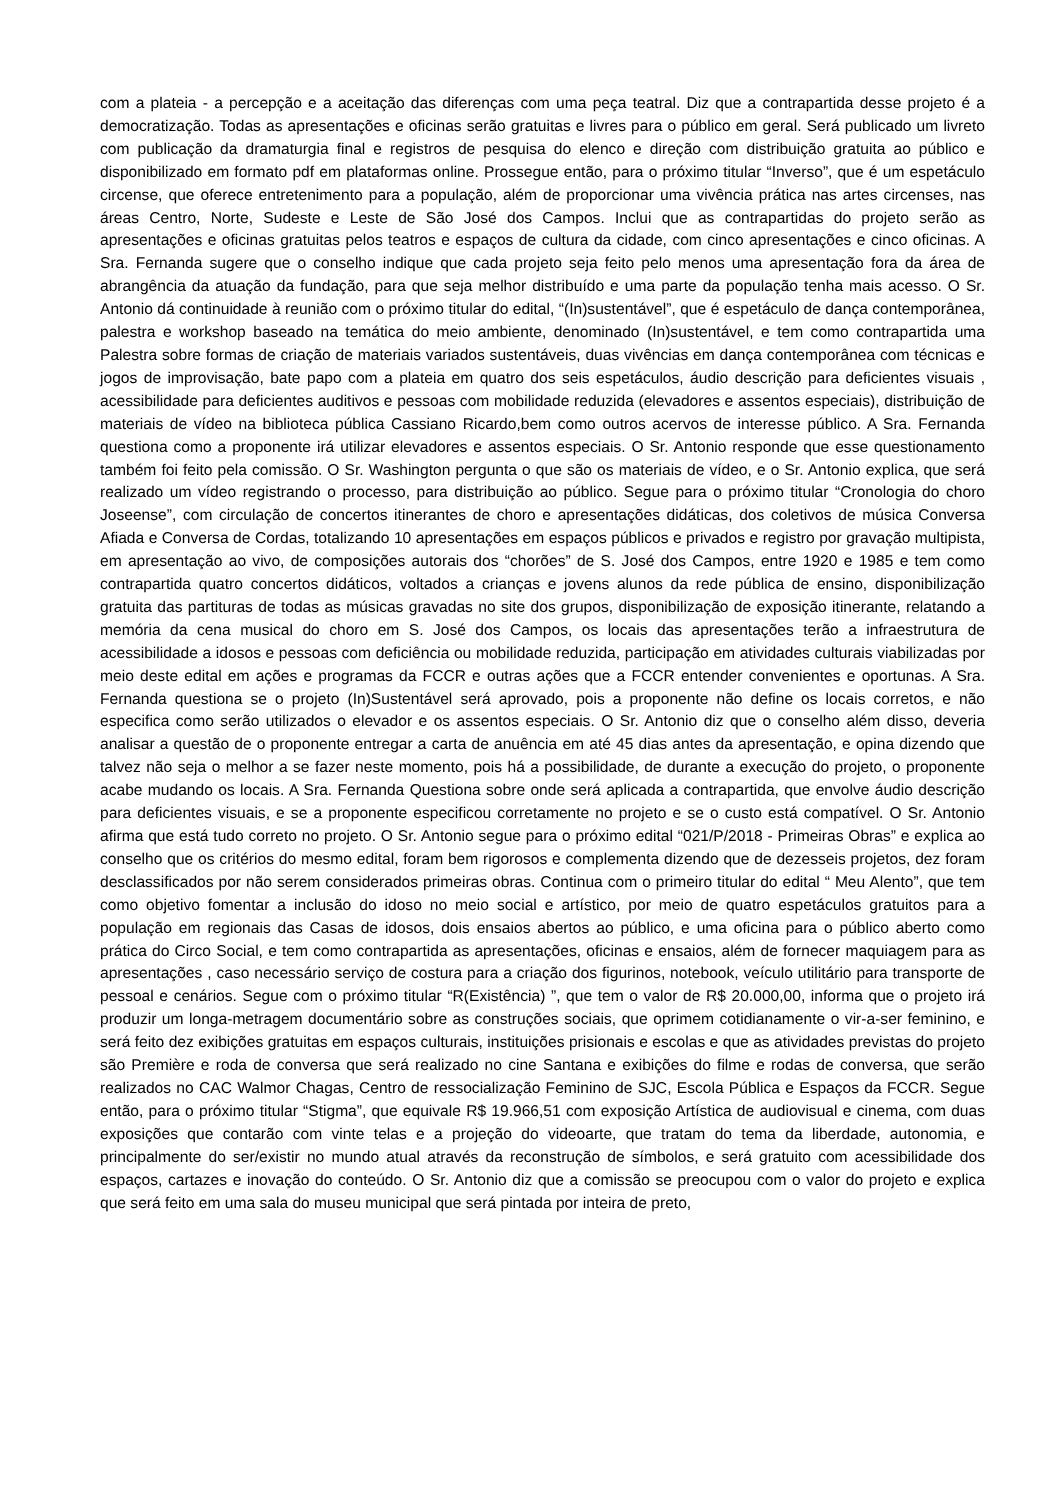com a plateia - a percepção e a aceitação das diferenças com uma peça teatral. Diz que a contrapartida desse projeto é a democratização. Todas as apresentações e oficinas serão gratuitas e livres para o público em geral. Será publicado um livreto com publicação da dramaturgia final e registros de pesquisa do elenco e direção com distribuição gratuita ao público e disponibilizado em formato pdf em plataformas online. Prossegue então, para o próximo titular “Inverso”, que é um espetáculo circense, que oferece entretenimento para a população, além de proporcionar uma vivência prática nas artes circenses, nas áreas Centro, Norte, Sudeste e Leste de São José dos Campos. Inclui que as contrapartidas do projeto serão as apresentações e oficinas gratuitas pelos teatros e espaços de cultura da cidade, com cinco apresentações e cinco oficinas. A Sra. Fernanda sugere que o conselho indique que cada projeto seja feito pelo menos uma apresentação fora da área de abrangência da atuação da fundação, para que seja melhor distribuído e uma parte da população tenha mais acesso. O Sr. Antonio dá continuidade à reunião com o próximo titular do edital, “(In)sustentável”, que é espetáculo de dança contemporânea, palestra e workshop baseado na temática do meio ambiente, denominado (In)sustentável, e tem como contrapartida uma Palestra sobre formas de criação de materiais variados sustentáveis, duas vivências em dança contemporânea com técnicas e jogos de improvisação, bate papo com a plateia em quatro dos seis espetáculos, áudio descrição para deficientes visuais , acessibilidade para deficientes auditivos e pessoas com mobilidade reduzida (elevadores e assentos especiais), distribuição de materiais de vídeo na biblioteca pública Cassiano Ricardo,bem como outros acervos de interesse público. A Sra. Fernanda questiona como a proponente irá utilizar elevadores e assentos especiais. O Sr. Antonio responde que esse questionamento também foi feito pela comissão. O Sr. Washington pergunta o que são os materiais de vídeo, e o Sr. Antonio explica, que será realizado um vídeo registrando o processo, para distribuição ao público. Segue para o próximo titular “Cronologia do choro Joseense”, com circulação de concertos itinerantes de choro e apresentações didáticas, dos coletivos de música Conversa Afiada e Conversa de Cordas, totalizando 10 apresentações em espaços públicos e privados e registro por gravação multipista, em apresentação ao vivo, de composições autorais dos “chorões” de S. José dos Campos, entre 1920 e 1985 e tem como contrapartida quatro concertos didáticos, voltados a crianças e jovens alunos da rede pública de ensino, disponibilização gratuita das partituras de todas as músicas gravadas no site dos grupos, disponibilização de exposição itinerante, relatando a memória da cena musical do choro em S. José dos Campos, os locais das apresentações terão a infraestrutura de acessibilidade a idosos e pessoas com deficiência ou mobilidade reduzida, participação em atividades culturais viabilizadas por meio deste edital em ações e programas da FCCR e outras ações que a FCCR entender convenientes e oportunas. A Sra. Fernanda questiona se o projeto (In)Sustentável será aprovado, pois a proponente não define os locais corretos, e não especifica como serão utilizados o elevador e os assentos especiais. O Sr. Antonio diz que o conselho além disso, deveria analisar a questão de o proponente entregar a carta de anuência em até 45 dias antes da apresentação, e opina dizendo que talvez não seja o melhor a se fazer neste momento, pois há a possibilidade, de durante a execução do projeto, o proponente acabe mudando os locais. A Sra. Fernanda Questiona sobre onde será aplicada a contrapartida, que envolve áudio descrição para deficientes visuais, e se a proponente especificou corretamente no projeto e se o custo está compatível. O Sr. Antonio afirma que está tudo correto no projeto. O Sr. Antonio segue para o próximo edital “021/P/2018 - Primeiras Obras” e explica ao conselho que os critérios do mesmo edital, foram bem rigorosos e complementa dizendo que de dezesseis projetos, dez foram desclassificados por não serem considerados primeiras obras. Continua com o primeiro titular do edital “ Meu Alento”, que tem como objetivo fomentar a inclusão do idoso no meio social e artístico, por meio de quatro espetáculos gratuitos para a população em regionais das Casas de idosos, dois ensaios abertos ao público, e uma oficina para o público aberto como prática do Circo Social, e tem como contrapartida as apresentações, oficinas e ensaios, além de fornecer maquiagem para as apresentações , caso necessário serviço de costura para a criação dos figurinos, notebook, veículo utilitário para transporte de pessoal e cenários. Segue com o próximo titular “R(Existência) ”, que tem o valor de R$ 20.000,00, informa que o projeto irá produzir um longa-metragem documentário sobre as construções sociais, que oprimem cotidianamente o vir-a-ser feminino, e será feito dez exibições gratuitas em espaços culturais, instituições prisionais e escolas e que as atividades previstas do projeto são Première e roda de conversa que será realizado no cine Santana e exibições do filme e rodas de conversa, que serão realizados no CAC Walmor Chagas, Centro de ressocialização Feminino de SJC, Escola Pública e Espaços da FCCR. Segue então, para o próximo titular “Stigma”, que equivale R$ 19.966,51 com exposição Artística de audiovisual e cinema, com duas exposições que contarão com vinte telas e a projeção do videoarte, que tratam do tema da liberdade, autonomia, e principalmente do ser/existir no mundo atual através da reconstrução de símbolos, e será gratuito com acessibilidade dos espaços, cartazes e inovação do conteúdo. O Sr. Antonio diz que a comissão se preocupou com o valor do projeto e explica que será feito em uma sala do museu municipal que será pintada por inteira de preto,